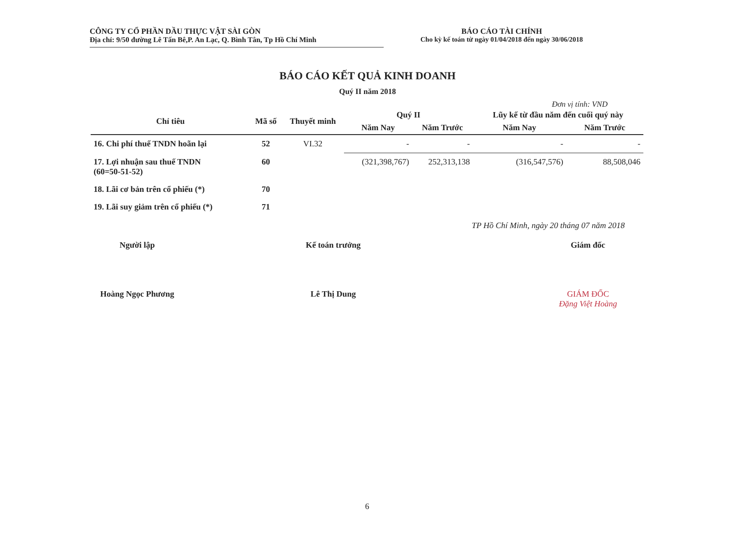CÔNG TY CỔ PHẦN DẦU THỰC VẬT SÀI GÒN
Địa chỉ: 9/50 đường Lê Tấn Bê,P. An Lạc, Q. Bình Tân, Tp Hồ Chí Minh
BÁO CÁO TÀI CHÍNH
Cho kỳ kế toán từ ngày 01/04/2018 đến ngày 30/06/2018
BÁO CÁO KẾT QUẢ KINH DOANH
Quý II năm 2018
Đơn vị tính: VND
| Chỉ tiêu | Mã số | Thuyết minh | Quý II | | Lũy kế từ đầu năm đến cuối quý này | |
| --- | --- | --- | --- | --- | --- | --- |
| | | | Năm Nay | Năm Trước | Năm Nay | Năm Trước |
| 16. Chi phí thuế TNDN hoãn lại | 52 | VI.32 | - | - | - | - |
| 17. Lợi nhuận sau thuế TNDN (60=50-51-52) | 60 | | (321,398,767) | 252,313,138 | (316,547,576) | 88,508,046 |
| 18. Lãi cơ bản trên cổ phiếu (*) | 70 | | | | | |
| 19. Lãi suy giảm trên cổ phiếu (*) | 71 | | | | | |
TP Hồ Chí Minh, ngày 20 tháng 07 năm 2018
Người lập
Hoàng Ngọc Phương
Kế toán trưởng
Lê Thị Dung
Giám đốc
GIÁM ĐỐC
Đặng Việt Hoàng
6